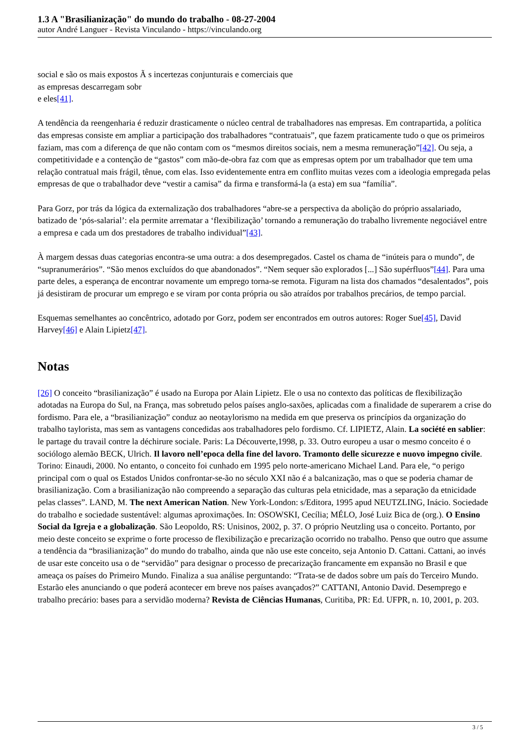1.3 A "Brasilianização" do mundo do trabalho - 08-27-2004
autor André Languer - Revista Vinculando - https://vinculando.org
social e são os mais expostos Ã s incertezas conjunturais e comerciais que
as empresas descarregam sobr
e eles[41].
A tendência da reengenharia é reduzir drasticamente o núcleo central de trabalhadores nas empresas. Em contrapartida, a política das empresas consiste em ampliar a participação dos trabalhadores “contratuais”, que fazem praticamente tudo o que os primeiros faziam, mas com a diferença de que não contam com os “mesmos direitos sociais, nem a mesma remuneração”[42]. Ou seja, a competitividade e a contenção de “gastos” com mão-de-obra faz com que as empresas optem por um trabalhador que tem uma relação contratual mais frágil, tênue, com elas. Isso evidentemente entra em conflito muitas vezes com a ideologia empregada pelas empresas de que o trabalhador deve “vestir a camisa” da firma e transformá-la (a esta) em sua “família”.
Para Gorz, por trás da lógica da externalização dos trabalhadores “abre-se a perspectiva da abolição do próprio assalariado, batizado de ‘pós-salarial’: ela permite arrematar a ‘flexibilização’ tornando a remuneração do trabalho livremente negociável entre a empresa e cada um dos prestadores de trabalho individual”[43].
À margem dessas duas categorias encontra-se uma outra: a dos desempregados. Castel os chama de “inúteis para o mundo”, de “supranumerários”. “São menos excluídos do que abandonados”. “Nem sequer são explorados [...] São supérfluos”[44]. Para uma parte deles, a esperança de encontrar novamente um emprego torna-se remota. Figuram na lista dos chamados “desalentados”, pois já desistiram de procurar um emprego e se viram por conta própria ou são atraídos por trabalhos precários, de tempo parcial.
Esquemas semelhantes ao concêntrico, adotado por Gorz, podem ser encontrados em outros autores: Roger Sue[45], David Harvey[46] e Alain Lipietz[47].
Notas
[26] O conceito “brasilianização” é usado na Europa por Alain Lipietz. Ele o usa no contexto das políticas de flexibilização adotadas na Europa do Sul, na França, mas sobretudo pelos países anglo-saxões, aplicadas com a finalidade de superarem a crise do fordismo. Para ele, a “brasilianização” conduz ao neotaylorismo na medida em que preserva os princípios da organização do trabalho taylorista, mas sem as vantagens concedidas aos trabalhadores pelo fordismo. Cf. LIPIETZ, Alain. La société en sablier: le partage du travail contre la déchirure sociale. Paris: La Découverte,1998, p. 33. Outro europeu a usar o mesmo conceito é o sociólogo alemão BECK, Ulrich. Il lavoro nell’epoca della fine del lavoro. Tramonto delle sicurezze e nuovo impegno civile. Torino: Einaudi, 2000. No entanto, o conceito foi cunhado em 1995 pelo norte-americano Michael Land. Para ele, “o perigo principal com o qual os Estados Unidos confrontar-se-ão no século XXI não é a balcanização, mas o que se poderia chamar de brasilianização. Com a brasilianização não compreendo a separação das culturas pela etnicidade, mas a separação da etnicidade pelas classes”. LAND, M. The next American Nation. New York-London: s/Editora, 1995 apud NEUTZLING, Inácio. Sociedade do trabalho e sociedade sustentável: algumas aproximações. In: OSOWSKI, Cecília; MÉLO, José Luiz Bica de (org.). O Ensino Social da Igreja e a globalização. São Leopoldo, RS: Unisinos, 2002, p. 37. O próprio Neutzling usa o conceito. Portanto, por meio deste conceito se exprime o forte processo de flexibilização e precarização ocorrido no trabalho. Penso que outro que assume a tendência da “brasilianização” do mundo do trabalho, ainda que não use este conceito, seja Antonio D. Cattani. Cattani, ao invés de usar este conceito usa o de “servidão” para designar o processo de precarização francamente em expansão no Brasil e que ameaça os países do Primeiro Mundo. Finaliza a sua análise perguntando: “Trata-se de dados sobre um país do Terceiro Mundo. Estarão eles anunciando o que poderá acontecer em breve nos países avançados?” CATTANI, Antonio David. Desemprego e trabalho precário: bases para a servidão moderna? Revista de Ciências Humanas, Curitiba, PR: Ed. UFPR, n. 10, 2001, p. 203.
3 / 5